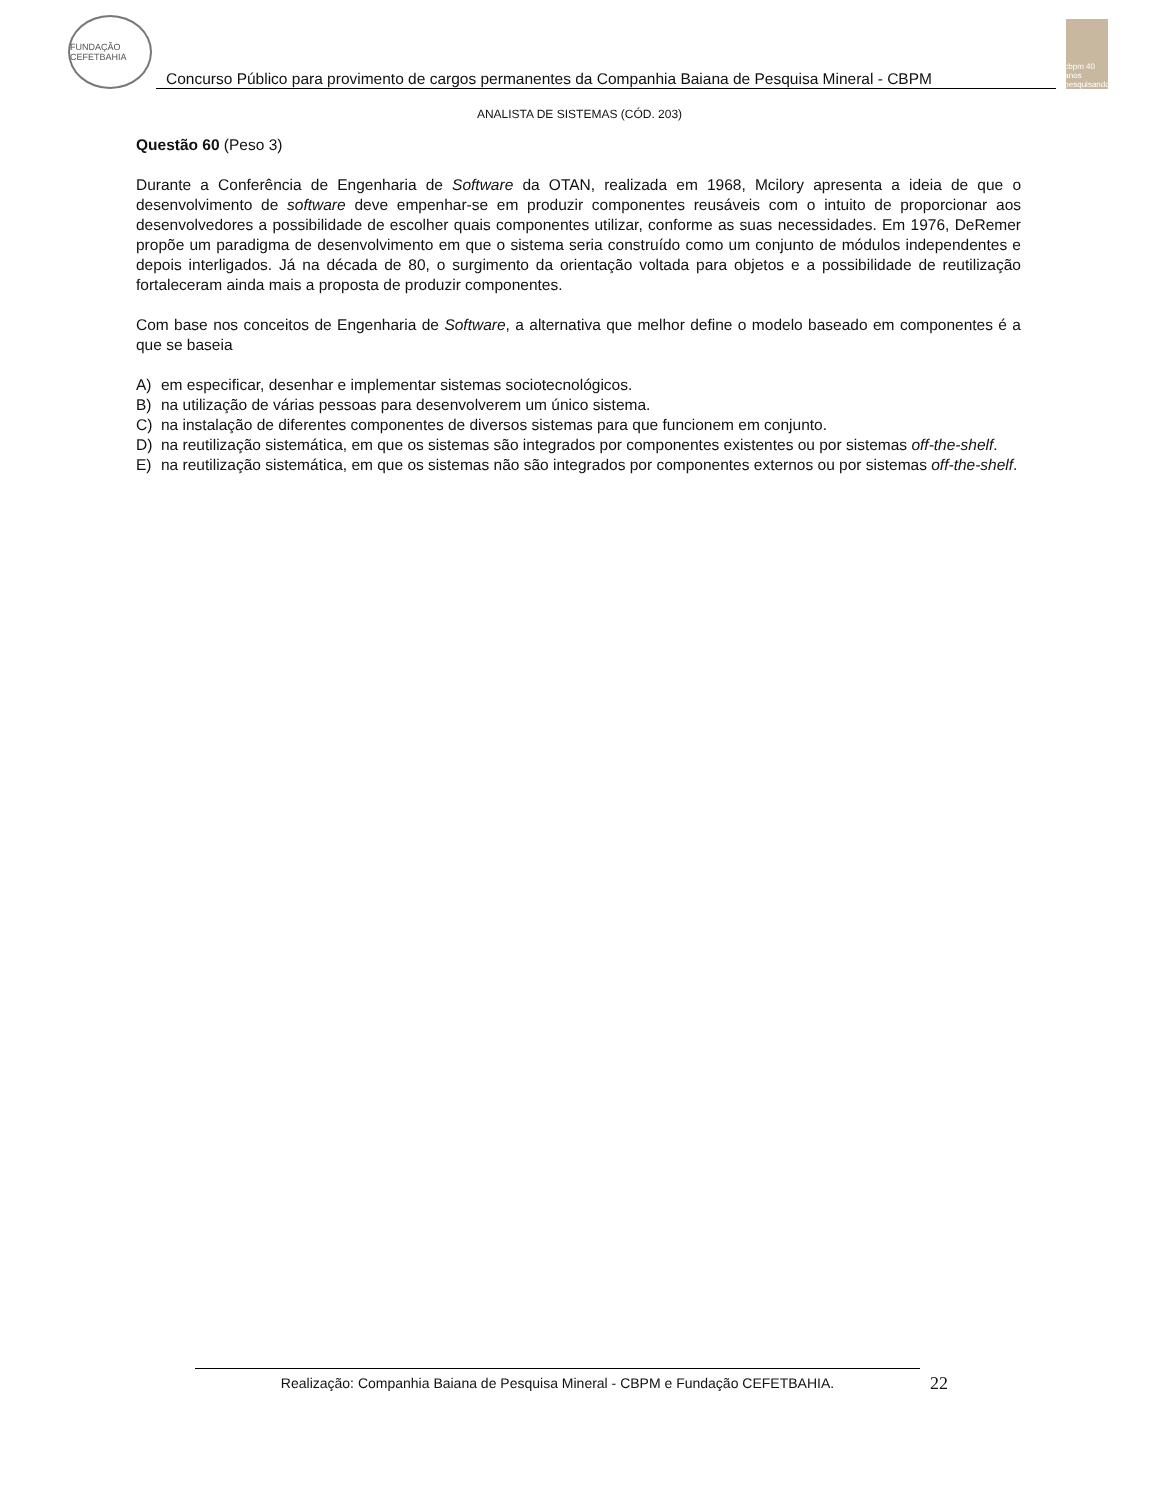FUNDAÇÃO CEFETBAHIA
Concurso Público para provimento de cargos permanentes da Companhia Baiana de Pesquisa Mineral - CBPM
cbpm 40 anos pesquisando
ANALISTA DE SISTEMAS (CÓD. 203)
Questão 60 (Peso 3)
Durante a Conferência de Engenharia de Software da OTAN, realizada em 1968, Mcilory apresenta a ideia de que o desenvolvimento de software deve empenhar-se em produzir componentes reusáveis com o intuito de proporcionar aos desenvolvedores a possibilidade de escolher quais componentes utilizar, conforme as suas necessidades. Em 1976, DeRemer propõe um paradigma de desenvolvimento em que o sistema seria construído como um conjunto de módulos independentes e depois interligados. Já na década de 80, o surgimento da orientação voltada para objetos e a possibilidade de reutilização fortaleceram ainda mais a proposta de produzir componentes.
Com base nos conceitos de Engenharia de Software, a alternativa que melhor define o modelo baseado em componentes é a que se baseia
A) em especificar, desenhar e implementar sistemas sociotecnológicos.
B) na utilização de várias pessoas para desenvolverem um único sistema.
C) na instalação de diferentes componentes de diversos sistemas para que funcionem em conjunto.
D) na reutilização sistemática, em que os sistemas são integrados por componentes existentes ou por sistemas off-the-shelf.
E) na reutilização sistemática, em que os sistemas não são integrados por componentes externos ou por sistemas off-the-shelf.
Realização: Companhia Baiana de Pesquisa Mineral - CBPM e Fundação CEFETBAHIA. 22